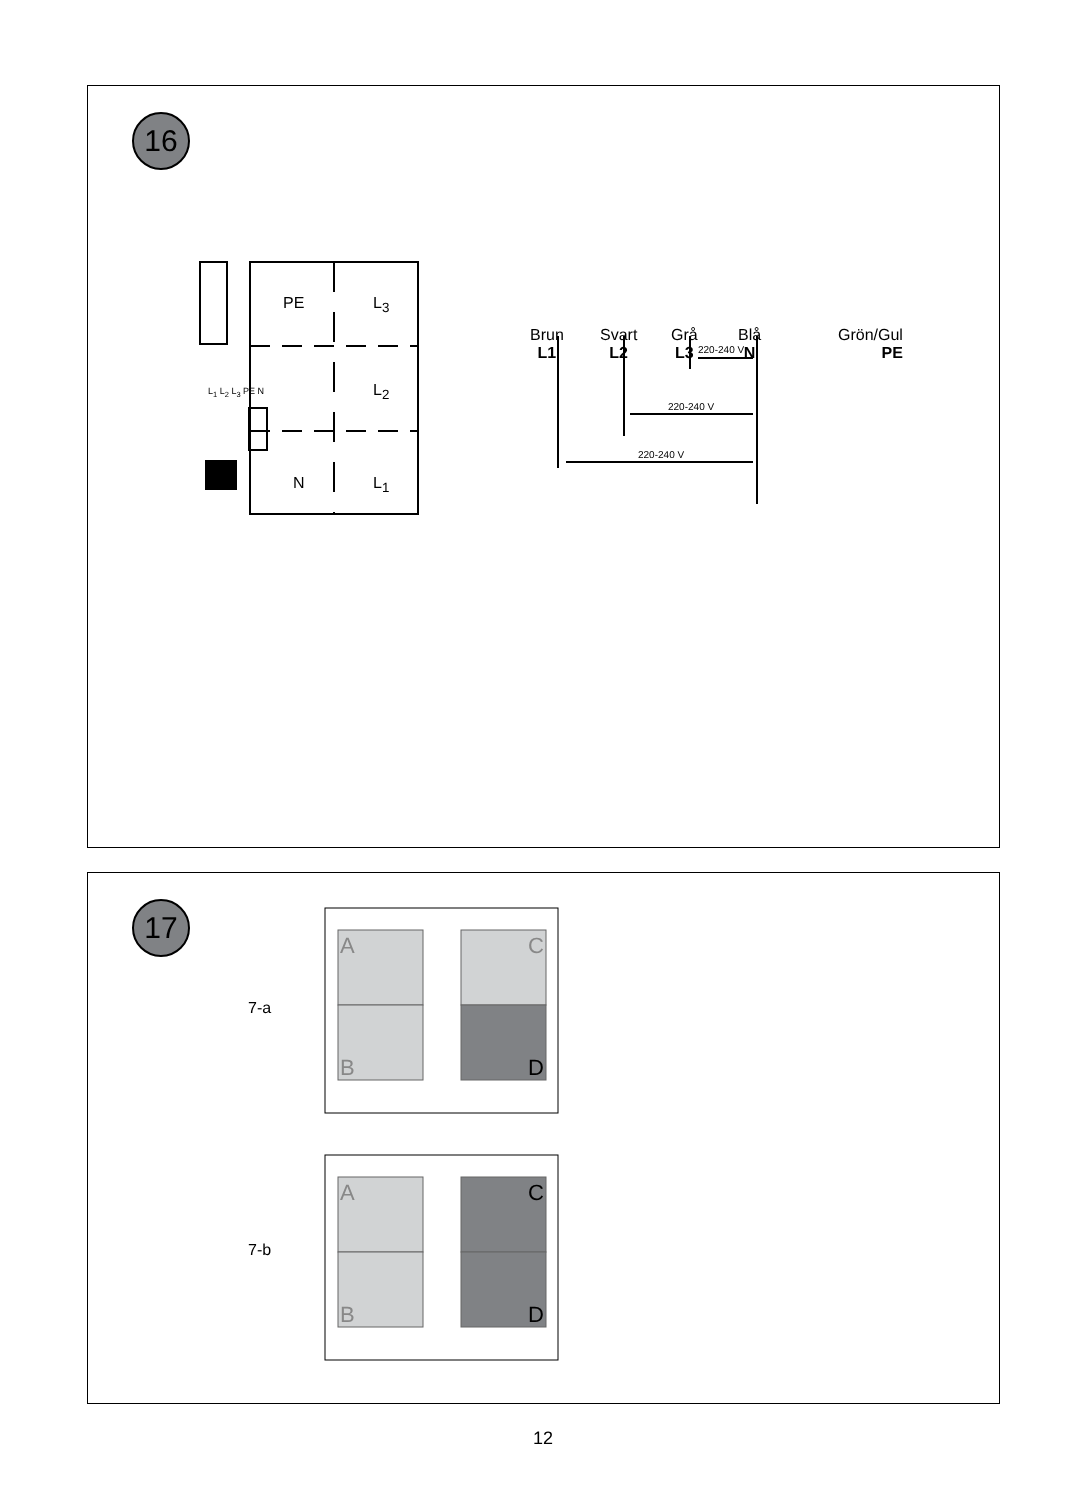16
PE L<sub>3</sub>
L<sub>2</sub>
N L<sub>1</sub>
L<sub>1</sub> L<sub>2</sub> L<sub>3</sub> PE N
Brun
L1
Svart
L2
Grå
L3
Blå
N
Grön/Gul
PE
220-240 V
220-240 V
220-240 V
17
7-a
7-b
A C
B D
A C
B D
12